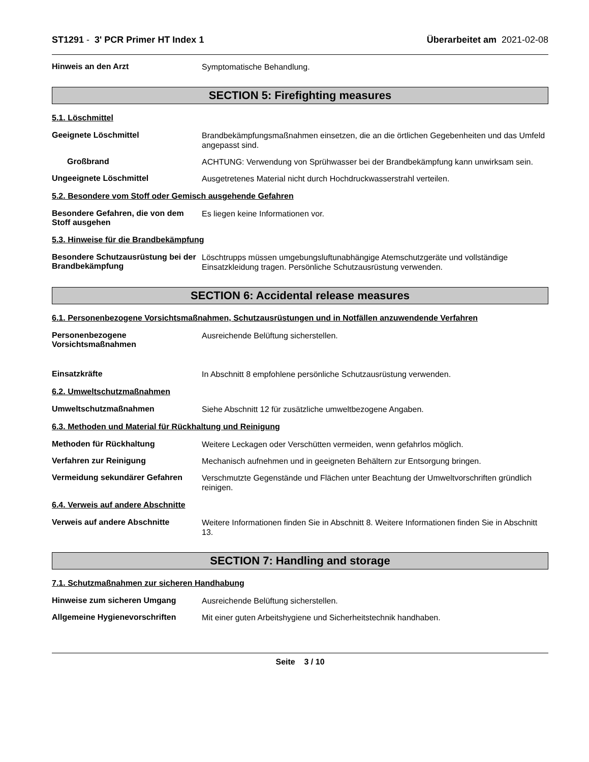ST1291 - 3' PCR Primer HT Index 1 Überarbeitet am 2021-02-08
Hinweis an den Arzt
Symptomatische Behandlung.
SECTION 5: Firefighting measures
5.1. Löschmittel
Geeignete Löschmittel
Brandbekämpfungsmaßnahmen einsetzen, die an die örtlichen Gegebenheiten und das Umfeld angepasst sind.
Großbrand
ACHTUNG: Verwendung von Sprühwasser bei der Brandbekämpfung kann unwirksam sein.
Ungeeignete Löschmittel
Ausgetretenes Material nicht durch Hochdruckwasserstrahl verteilen.
5.2. Besondere vom Stoff oder Gemisch ausgehende Gefahren
Besondere Gefahren, die von dem Stoff ausgehen
Es liegen keine Informationen vor.
5.3. Hinweise für die Brandbekämpfung
Besondere Schutzausrüstung bei der Brandbekämpfung
Löschtrupps müssen umgebungsluftunabhängige Atemschutzgeräte und vollständige Einsatzkleidung tragen. Persönliche Schutzausrüstung verwenden.
SECTION 6: Accidental release measures
6.1. Personenbezogene Vorsichtsmaßnahmen, Schutzausrüstungen und in Notfällen anzuwendende Verfahren
Personenbezogene Vorsichtsmaßnahmen
Ausreichende Belüftung sicherstellen.
Einsatzkräfte
In Abschnitt 8 empfohlene persönliche Schutzausrüstung verwenden.
6.2. Umweltschutzmaßnahmen
Umweltschutzmaßnahmen
Siehe Abschnitt 12 für zusätzliche umweltbezogene Angaben.
6.3. Methoden und Material für Rückhaltung und Reinigung
Methoden für Rückhaltung
Weitere Leckagen oder Verschütten vermeiden, wenn gefahrlos möglich.
Verfahren zur Reinigung
Mechanisch aufnehmen und in geeigneten Behältern zur Entsorgung bringen.
Vermeidung sekundärer Gefahren
Verschmutzte Gegenstände und Flächen unter Beachtung der Umweltvorschriften gründlich reinigen.
6.4. Verweis auf andere Abschnitte
Verweis auf andere Abschnitte
Weitere Informationen finden Sie in Abschnitt 8. Weitere Informationen finden Sie in Abschnitt 13.
SECTION 7: Handling and storage
7.1. Schutzmaßnahmen zur sicheren Handhabung
Hinweise zum sicheren Umgang
Ausreichende Belüftung sicherstellen.
Allgemeine Hygienevorschriften
Mit einer guten Arbeitshygiene und Sicherheitstechnik handhaben.
Seite 3 / 10